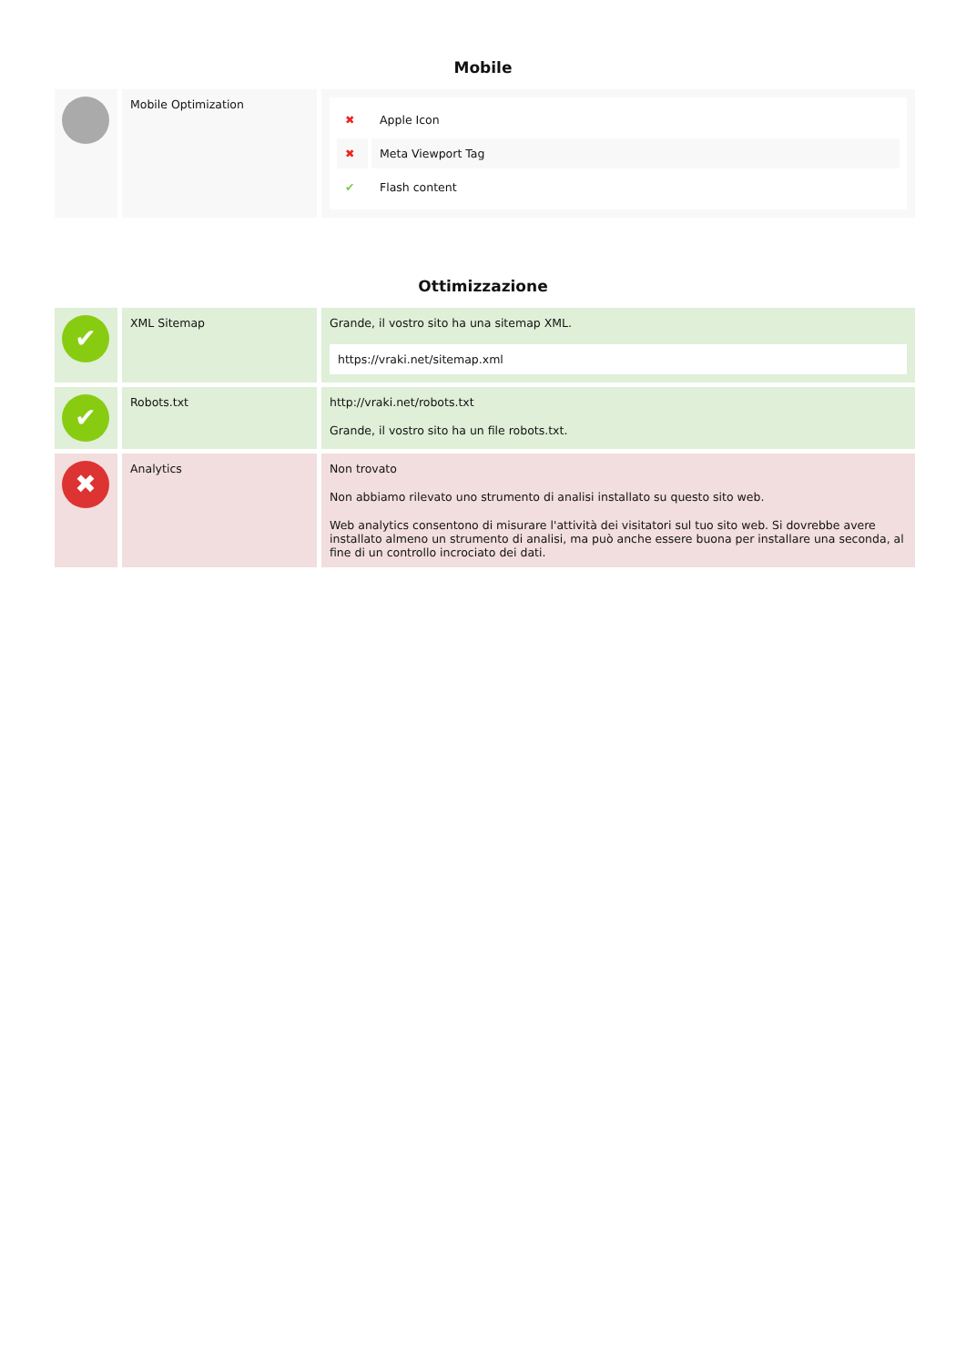Mobile
| | Mobile Optimization | / ✖ / Apple Icon / / ✖ / Meta Viewport Tag / / ✔ / Flash content / |
Ottimizzazione
| ✔ | XML Sitemap | Grande, il vostro sito ha una sitemap XML. https://vraki.net/sitemap.xml |
| ✔ | Robots.txt | http://vraki.net/robots.txt Grande, il vostro sito ha un file robots.txt. |
| ✖ | Analytics | Non trovato Non abbiamo rilevato uno strumento di analisi installato su questo sito web. Web analytics consentono di misurare l'attività dei visitatori sul tuo sito web. Si dovrebbe avere installato almeno un strumento di analisi, ma può anche essere buona per installare una seconda, al fine di un controllo incrociato dei dati. |